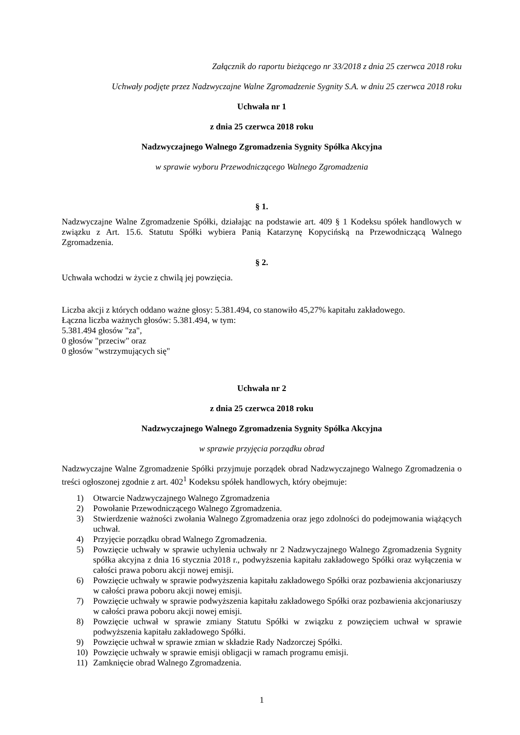Załącznik do raportu bieżącego nr 33/2018 z dnia 25 czerwca 2018 roku
Uchwały podjęte przez Nadzwyczajne Walne Zgromadzenie Sygnity S.A. w dniu 25 czerwca 2018 roku
Uchwała nr 1
z dnia 25 czerwca 2018 roku
Nadzwyczajnego Walnego Zgromadzenia Sygnity Spółka Akcyjna
w sprawie wyboru Przewodniczącego Walnego Zgromadzenia
§ 1.
Nadzwyczajne Walne Zgromadzenie Spółki, działając na podstawie art. 409 § 1 Kodeksu spółek handlowych w związku z Art. 15.6. Statutu Spółki wybiera Panią Katarzynę Kopycińską na Przewodniczącą Walnego Zgromadzenia.
§ 2.
Uchwała wchodzi w życie z chwilą jej powzięcia.
Liczba akcji z których oddano ważne głosy: 5.381.494, co stanowiło 45,27% kapitału zakładowego.
Łączna liczba ważnych głosów: 5.381.494, w tym:
5.381.494 głosów "za",
0 głosów "przeciw" oraz
0 głosów "wstrzymujących się"
Uchwała nr 2
z dnia 25 czerwca 2018 roku
Nadzwyczajnego Walnego Zgromadzenia Sygnity Spółka Akcyjna
w sprawie przyjęcia porządku obrad
Nadzwyczajne Walne Zgromadzenie Spółki przyjmuje porządek obrad Nadzwyczajnego Walnego Zgromadzenia o treści ogłoszonej zgodnie z art. 402<sup>1</sup> Kodeksu spółek handlowych, który obejmuje:
1) Otwarcie Nadzwyczajnego Walnego Zgromadzenia
2) Powołanie Przewodniczącego Walnego Zgromadzenia.
3) Stwierdzenie ważności zwołania Walnego Zgromadzenia oraz jego zdolności do podejmowania wiążących uchwał.
4) Przyjęcie porządku obrad Walnego Zgromadzenia.
5) Powzięcie uchwały w sprawie uchylenia uchwały nr 2 Nadzwyczajnego Walnego Zgromadzenia Sygnity spółka akcyjna z dnia 16 stycznia 2018 r., podwyższenia kapitału zakładowego Spółki oraz wyłączenia w całości prawa poboru akcji nowej emisji.
6) Powzięcie uchwały w sprawie podwyższenia kapitału zakładowego Spółki oraz pozbawienia akcjonariuszy w całości prawa poboru akcji nowej emisji.
7) Powzięcie uchwały w sprawie podwyższenia kapitału zakładowego Spółki oraz pozbawienia akcjonariuszy w całości prawa poboru akcji nowej emisji.
8) Powzięcie uchwał w sprawie zmiany Statutu Spółki w związku z powzięciem uchwał w sprawie podwyższenia kapitału zakładowego Spółki.
9) Powzięcie uchwał w sprawie zmian w składzie Rady Nadzorczej Spółki.
10) Powzięcie uchwały w sprawie emisji obligacji w ramach programu emisji.
11) Zamknięcie obrad Walnego Zgromadzenia.
1